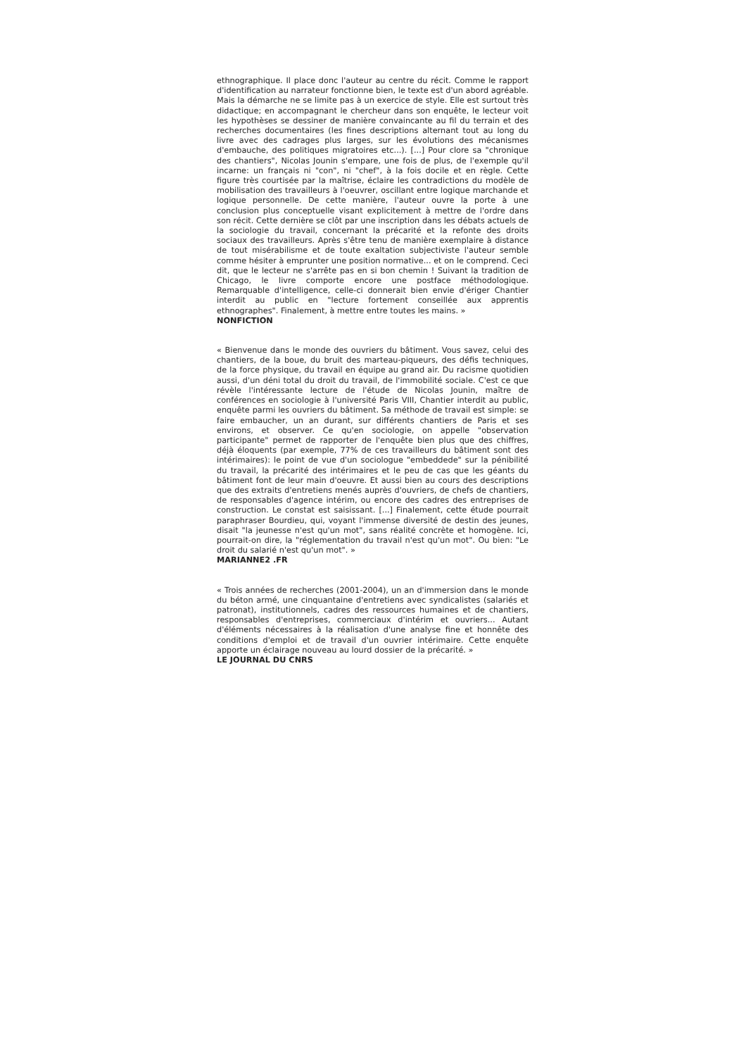ethnographique. Il place donc l'auteur au centre du récit. Comme le rapport d'identification au narrateur fonctionne bien, le texte est d'un abord agréable. Mais la démarche ne se limite pas à un exercice de style. Elle est surtout très didactique; en accompagnant le chercheur dans son enquête, le lecteur voit les hypothèses se dessiner de manière convaincante au fil du terrain et des recherches documentaires (les fines descriptions alternant tout au long du livre avec des cadrages plus larges, sur les évolutions des mécanismes d'embauche, des politiques migratoires etc...). [...] Pour clore sa "chronique des chantiers", Nicolas Jounin s'empare, une fois de plus, de l'exemple qu'il incarne: un français ni "con", ni "chef", à la fois docile et en règle. Cette figure très courtisée par la maîtrise, éclaire les contradictions du modèle de mobilisation des travailleurs à l'oeuvrer, oscillant entre logique marchande et logique personnelle. De cette manière, l'auteur ouvre la porte à une conclusion plus conceptuelle visant explicitement à mettre de l'ordre dans son récit. Cette dernière se clôt par une inscription dans les débats actuels de la sociologie du travail, concernant la précarité et la refonte des droits sociaux des travailleurs. Après s'être tenu de manière exemplaire à distance de tout misérabilisme et de toute exaltation subjectiviste l'auteur semble comme hésiter à emprunter une position normative... et on le comprend. Ceci dit, que le lecteur ne s'arrête pas en si bon chemin ! Suivant la tradition de Chicago, le livre comporte encore une postface méthodologique. Remarquable d'intelligence, celle-ci donnerait bien envie d'ériger Chantier interdit au public en "lecture fortement conseillée aux apprentis ethnographes". Finalement, à mettre entre toutes les mains. »
NONFICTION
« Bienvenue dans le monde des ouvriers du bâtiment. Vous savez, celui des chantiers, de la boue, du bruit des marteau-piqueurs, des défis techniques, de la force physique, du travail en équipe au grand air. Du racisme quotidien aussi, d'un déni total du droit du travail, de l'immobilité sociale. C'est ce que révèle l'intéressante lecture de l'étude de Nicolas Jounin, maître de conférences en sociologie à l'université Paris VIII, Chantier interdit au public, enquête parmi les ouvriers du bâtiment. Sa méthode de travail est simple: se faire embaucher, un an durant, sur différents chantiers de Paris et ses environs, et observer. Ce qu'en sociologie, on appelle "observation participante" permet de rapporter de l'enquête bien plus que des chiffres, déjà éloquents (par exemple, 77% de ces travailleurs du bâtiment sont des intérimaires): le point de vue d'un sociologue "embeddede" sur la pénibilité du travail, la précarité des intérimaires et le peu de cas que les géants du bâtiment font de leur main d'oeuvre. Et aussi bien au cours des descriptions que des extraits d'entretiens menés auprès d'ouvriers, de chefs de chantiers, de responsables d'agence intérim, ou encore des cadres des entreprises de construction. Le constat est saisissant. [...] Finalement, cette étude pourrait paraphraser Bourdieu, qui, voyant l'immense diversité de destin des jeunes, disait "la jeunesse n'est qu'un mot", sans réalité concrète et homogène. Ici, pourrait-on dire, la "réglementation du travail n'est qu'un mot". Ou bien: "Le droit du salarié n'est qu'un mot". »
MARIANNE2 .FR
« Trois années de recherches (2001-2004), un an d'immersion dans le monde du béton armé, une cinquantaine d'entretiens avec syndicalistes (salariés et patronat), institutionnels, cadres des ressources humaines et de chantiers, responsables d'entreprises, commerciaux d'intérim et ouvriers... Autant d'éléments nécessaires à la réalisation d'une analyse fine et honnête des conditions d'emploi et de travail d'un ouvrier intérimaire. Cette enquête apporte un éclairage nouveau au lourd dossier de la précarité. »
LE JOURNAL DU CNRS